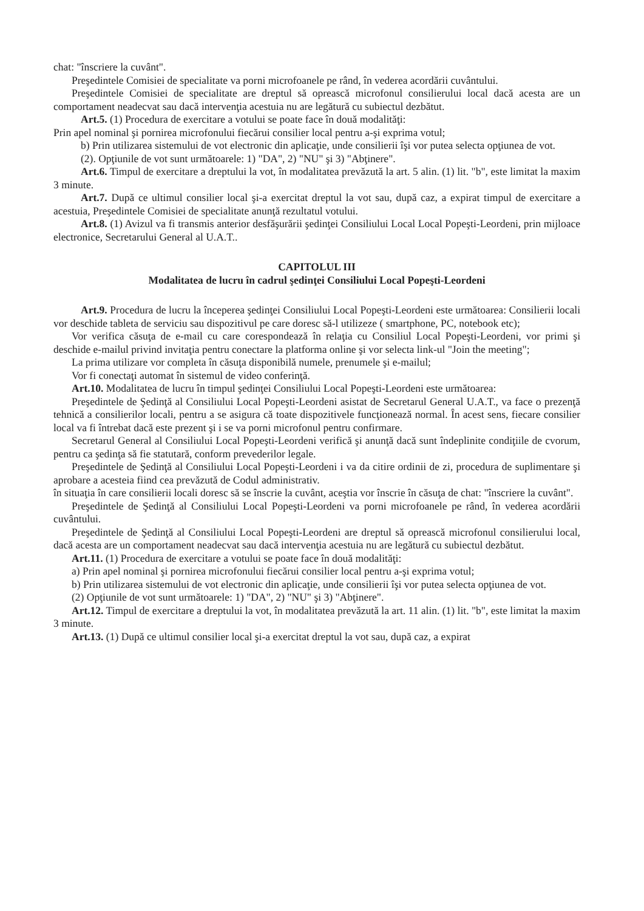chat: "înscriere la cuvânt".
Preşedintele Comisiei de specialitate va porni microfoanele pe rând, în vederea acordării cuvântului.
Preşedintele Comisiei de specialitate are dreptul să oprească microfonul consilierului local dacă acesta are un comportament neadecvat sau dacă intervenţia acestuia nu are legătură cu subiectul dezbătut.
Art.5. (1) Procedura de exercitare a votului se poate face în două modalităţi:
Prin apel nominal şi pornirea microfonului fiecărui consilier local pentru a-şi exprima votul;
b) Prin utilizarea sistemului de vot electronic din aplicaţie, unde consilierii îşi vor putea selecta opţiunea de vot.
(2). Opţiunile de vot sunt următoarele: 1) "DA", 2) "NU" şi 3) "Abţinere".
Art.6. Timpul de exercitare a dreptului la vot, în modalitatea prevăzută la art. 5 alin. (1) lit. "b", este limitat la maxim 3 minute.
Art.7. După ce ultimul consilier local şi-a exercitat dreptul la vot sau, după caz, a expirat timpul de exercitare a acestuia, Preşedintele Comisiei de specialitate anunţă rezultatul votului.
Art.8. (1) Avizul va fi transmis anterior desfăşurării şedinţei Consiliului Local Local Popeşti-Leordeni, prin mijloace electronice, Secretarului General al U.A.T..
CAPITOLUL III
Modalitatea de lucru în cadrul şedinţei Consiliului Local Popeşti-Leordeni
Art.9. Procedura de lucru la începerea şedinţei Consiliului Local Popeşti-Leordeni este următoarea: Consilierii locali vor deschide tableta de serviciu sau dispozitivul pe care doresc să-l utilizeze ( smartphone, PC, notebook etc);
Vor verifica căsuţa de e-mail cu care corespondează în relaţia cu Consiliul Local Popeşti-Leordeni, vor primi şi deschide e-mailul privind invitaţia pentru conectare la platforma online şi vor selecta link-ul "Join the meeting";
La prima utilizare vor completa în căsuţa disponibilă numele, prenumele şi e-mailul;
Vor fi conectaţi automat în sistemul de video conferinţă.
Art.10. Modalitatea de lucru în timpul şedinţei Consiliului Local Popeşti-Leordeni este următoarea:
Preşedintele de Şedinţă al Consiliului Local Popeşti-Leordeni asistat de Secretarul General U.A.T., va face o prezenţă tehnică a consilierilor locali, pentru a se asigura că toate dispozitivele funcţionează normal. În acest sens, fiecare consilier local va fi întrebat dacă este prezent şi i se va porni microfonul pentru confirmare.
Secretarul General al Consiliului Local Popeşti-Leordeni verifică şi anunţă dacă sunt îndeplinite condiţiile de cvorum, pentru ca şedinţa să fie statutară, conform prevederilor legale.
Preşedintele de Şedinţă al Consiliului Local Popeşti-Leordeni i va da citire ordinii de zi, procedura de suplimentare şi aprobare a acesteia fiind cea prevăzută de Codul administrativ.
în situaţia în care consilierii locali doresc să se înscrie la cuvânt, aceştia vor înscrie în căsuţa de chat: "înscriere la cuvânt".
Preşedintele de Şedinţă al Consiliului Local Popeşti-Leordeni va porni microfoanele pe rând, în vederea acordării cuvântului.
Preşedintele de Şedinţă al Consiliului Local Popeşti-Leordeni are dreptul să oprească microfonul consilierului local, dacă acesta are un comportament neadecvat sau dacă intervenţia acestuia nu are legătură cu subiectul dezbătut.
Art.11. (1) Procedura de exercitare a votului se poate face în două modalităţi:
a) Prin apel nominal şi pornirea microfonului fiecărui consilier local pentru a-şi exprima votul;
b) Prin utilizarea sistemului de vot electronic din aplicaţie, unde consilierii îşi vor putea selecta opţiunea de vot.
(2) Opţiunile de vot sunt următoarele: 1) "DA", 2) "NU" şi 3) "Abţinere".
Art.12. Timpul de exercitare a dreptului la vot, în modalitatea prevăzută la art. 11 alin. (1) lit. "b", este limitat la maxim 3 minute.
Art.13. (1) După ce ultimul consilier local şi-a exercitat dreptul la vot sau, după caz, a expirat